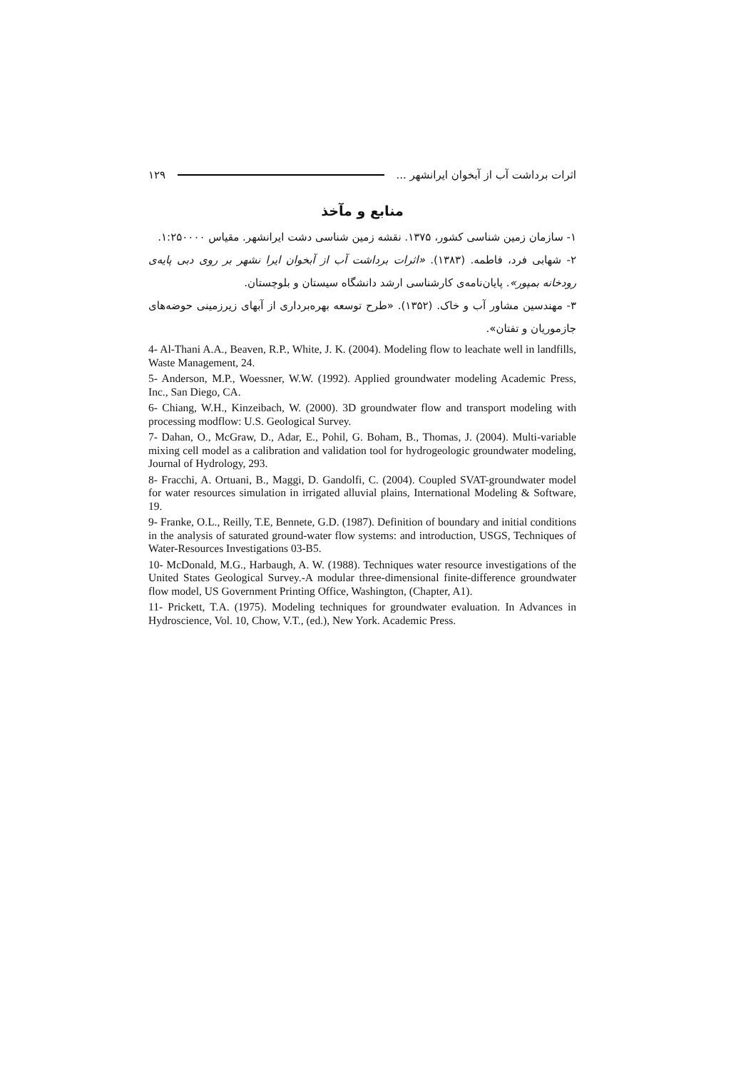۱۲۹ اثرات برداشت آب از آبخوان ایرانشهر ...
منابع و مآخذ
۱- سازمان زمین شناسی کشور، ۱۳۷۵. نقشه زمین شناسی دشت ایرانشهر. مقیاس ۱:۲۵۰۰۰۰.
۲- شهابی فرد، فاطمه. (۱۳۸۳). «اثرات برداشت آب از آبخوان ایرا نشهر بر روی دبی پایه‌ی رودخانه بمپور». پایان‌نامه‌ی کارشناسی ارشد دانشگاه سیستان و بلوچستان.
۳- مهندسین مشاور آب و خاک. (۱۳۵۲). «طرح توسعه بهره‌برداری از آبهای زیرزمینی حوضه‌های جازموریان و تفتان».
4- Al-Thani A.A., Beaven, R.P., White, J. K. (2004). Modeling flow to leachate well in landfills, Waste Management, 24.
5- Anderson, M.P., Woessner, W.W. (1992). Applied groundwater modeling Academic Press, Inc., San Diego, CA.
6- Chiang, W.H., Kinzeibach, W. (2000). 3D groundwater flow and transport modeling with processing modflow: U.S. Geological Survey.
7- Dahan, O., McGraw, D., Adar, E., Pohil, G. Boham, B., Thomas, J. (2004). Multi-variable mixing cell model as a calibration and validation tool for hydrogeologic groundwater modeling, Journal of Hydrology, 293.
8- Fracchi, A. Ortuani, B., Maggi, D. Gandolfi, C. (2004). Coupled SVAT-groundwater model for water resources simulation in irrigated alluvial plains, International Modeling & Software, 19.
9- Franke, O.L., Reilly, T.E, Bennete, G.D. (1987). Definition of boundary and initial conditions in the analysis of saturated ground-water flow systems: and introduction, USGS, Techniques of Water-Resources Investigations 03-B5.
10- McDonald, M.G., Harbaugh, A. W. (1988). Techniques water resource investigations of the United States Geological Survey.-A modular three-dimensional finite-difference groundwater flow model, US Government Printing Office, Washington, (Chapter, A1).
11- Prickett, T.A. (1975). Modeling techniques for groundwater evaluation. In Advances in Hydroscience, Vol. 10, Chow, V.T., (ed.), New York. Academic Press.